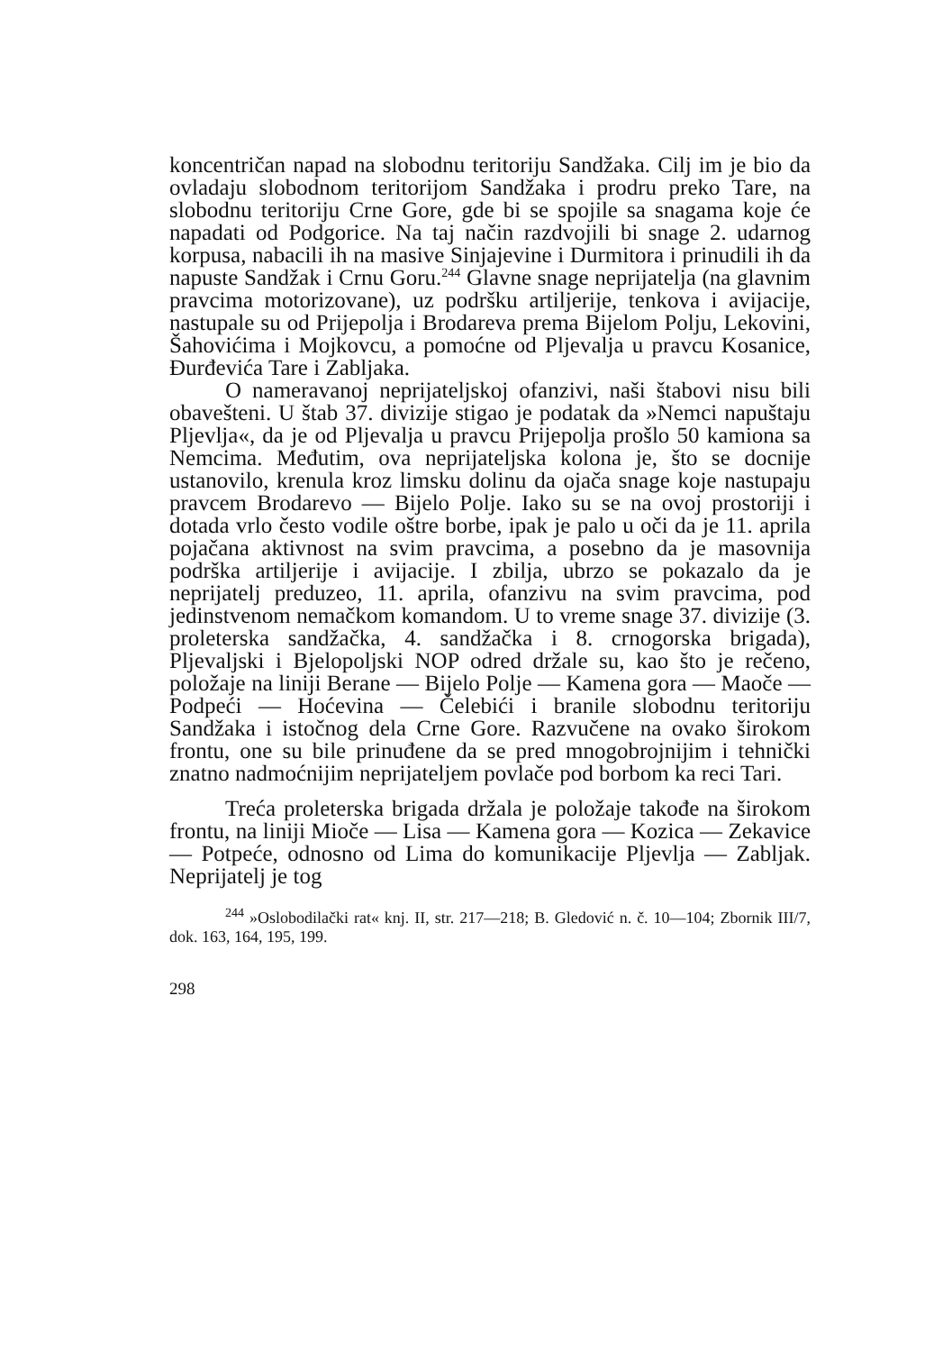koncentričan napad na slobodnu teritoriju Sandžaka. Cilj im je bio da ovladaju slobodnom teritorijom Sandžaka i prodru preko Tare, na slobodnu teritoriju Crne Gore, gde bi se spojile sa snagama koje će napadati od Podgorice. Na taj način razdvojili bi snage 2. udarnog korpusa, nabacili ih na masive Sinjajevine i Durmitora i prinudili ih da napuste Sandžak i Crnu Goru.<sup>244</sup> Glavne snage neprijatelja (na glavnim pravcima motorizovane), uz podršku artiljerije, tenkova i avijacije, nastupale su od Prijepolja i Brodareva prema Bijelom Polju, Lekovini, Šahovićima i Mojkovcu, a pomoćne od Pljevalja u pravcu Kosanice, Đurđevića Tare i Zabljaka.
O nameravanoj neprijateljskoj ofanzivi, naši štabovi nisu bili obavešteni. U štab 37. divizije stigao je podatak da »Nemci napuštaju Pljevlja«, da je od Pljevalja u pravcu Prijepolja prošlo 50 kamiona sa Nemcima. Međutim, ova neprijateljska kolona je, što se docnije ustanovilo, krenula kroz limsku dolinu da ojača snage koje nastupaju pravcem Brodarevo — Bijelo Polje. Iako su se na ovoj prostoriji i dotada vrlo često vodile oštre borbe, ipak je palo u oči da je 11. aprila pojačana aktivnost na svim pravcima, a posebno da je masovnija podrška artiljerije i avijacije. I zbilja, ubrzo se pokazalo da je neprijatelj preduzeo, 11. aprila, ofanzivu na svim pravcima, pod jedinstvenom nemačkom komandom. U to vreme snage 37. divizije (3. proleterska sandžačka, 4. sandžačka i 8. crnogorska brigada), Pljevaljski i Bjelopoljski NOP odred držale su, kao što je rečeno, položaje na liniji Berane — Bijelo Polje — Kamena gora — Maoče — Podpeći — Hoćevina — Čelebići i branile slobodnu teritoriju Sandžaka i istočnog dela Crne Gore. Razvučene na ovako širokom frontu, one su bile prinuđene da se pred mnogobrojnijim i tehnički znatno nadmoćnijim neprijateljem povlače pod borbom ka reci Tari.
Treća proleterska brigada držala je položaje takođe na širokom frontu, na liniji Mioče — Lisa — Kamena gora — Kozica — Zekavice — Potpeće, odnosno od Lima do komunikacije Pljevlja — Zabljak. Neprijatelj je tog
<sup>244</sup> »Oslobodilački rat« knj. II, str. 217—218; B. Gledović n. č. 10—104; Zbornik III/7, dok. 163, 164, 195, 199.
298